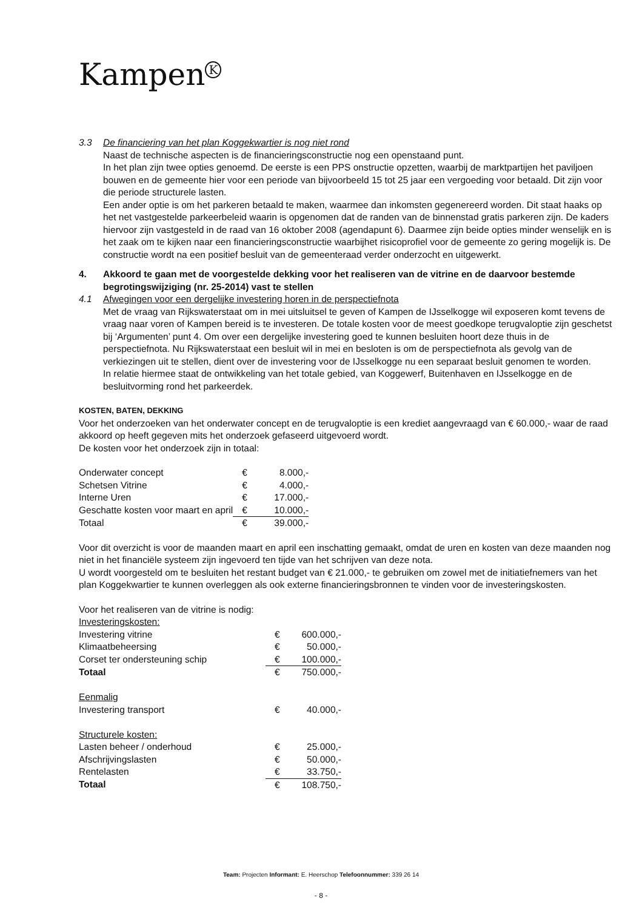Kampen<sup>K</sup>
3.3 De financiering van het plan Koggekwartier is nog niet rond
Naast de technische aspecten is de financieringsconstructie nog een openstaand punt.
In het plan zijn twee opties genoemd. De eerste is een PPS onstructie opzetten, waarbij de marktpartijen het paviljoen bouwen en de gemeente hier voor een periode van bijvoorbeeld 15 tot 25 jaar een vergoeding voor betaald. Dit zijn voor die periode structurele lasten.
Een ander optie is om het parkeren betaald te maken, waarmee dan inkomsten gegenereerd worden. Dit staat haaks op het net vastgestelde parkeerbeleid waarin is opgenomen dat de randen van de binnenstad gratis parkeren zijn. De kaders hiervoor zijn vastgesteld in de raad van 16 oktober 2008 (agendapunt 6). Daarmee zijn beide opties minder wenselijk en is het zaak om te kijken naar een financieringsconstructie waarbijhet risicoprofiel voor de gemeente zo gering mogelijk is. De constructie wordt na een positief besluit van de gemeenteraad verder onderzocht en uitgewerkt.
4. Akkoord te gaan met de voorgestelde dekking voor het realiseren van de vitrine en de daarvoor bestemde begrotingswijziging (nr. 25-2014) vast te stellen
4.1 Afwegingen voor een dergelijke investering horen in de perspectiefnota
Met de vraag van Rijkswaterstaat om in mei uitsluitsel te geven of Kampen de IJsselkogge wil exposeren komt tevens de vraag naar voren of Kampen bereid is te investeren. De totale kosten voor de meest goedkope terugvaloptie zijn geschetst bij ‘Argumenten’ punt 4. Om over een dergelijke investering goed te kunnen besluiten hoort deze thuis in de perspectiefnota. Nu Rijkswaterstaat een besluit wil in mei en besloten is om de perspectiefnota als gevolg van de verkiezingen uit te stellen, dient over de investering voor de IJsselkogge nu een separaat besluit genomen te worden.
In relatie hiermee staat de ontwikkeling van het totale gebied, van Koggewerf, Buitenhaven en IJsselkogge en de besluitvorming rond het parkeerdek.
KOSTEN, BATEN, DEKKING
Voor het onderzoeken van het onderwater concept en de terugvaloptie is een krediet aangevraagd van € 60.000,- waar de raad akkoord op heeft gegeven mits het onderzoek gefaseerd uitgevoerd wordt.
De kosten voor het onderzoek zijn in totaal:
| Onderwater concept | € | 8.000,- |
| Schetsen Vitrine | € | 4.000,- |
| Interne Uren | € | 17.000,- |
| Geschatte kosten voor maart en april | € | 10.000,- |
| Totaal | € | 39.000,- |
Voor dit overzicht is voor de maanden maart en april een inschatting gemaakt, omdat de uren en kosten van deze maanden nog niet in het financiële systeem zijn ingevoerd ten tijde van het schrijven van deze nota.
U wordt voorgesteld om te besluiten het restant budget van € 21.000,- te gebruiken om zowel met de initiatiefnemers van het plan Koggekwartier te kunnen overleggen als ook externe financieringsbronnen te vinden voor de investeringskosten.
Voor het realiseren van de vitrine is nodig:
| Investeringskosten: | | |
| Investering vitrine | € | 600.000,- |
| Klimaatbeheersing | € | 50.000,- |
| Corset ter ondersteuning schip | € | 100.000,- |
| Totaal | € | 750.000,- |
| Eenmalig | | |
| Investering transport | € | 40.000,- |
| Structurele kosten: | | |
| Lasten beheer / onderhoud | € | 25.000,- |
| Afschrijvingslasten | € | 50.000,- |
| Rentelasten | € | 33.750,- |
| Totaal | € | 108.750,- |
Team: Projecten Informant: E. Heerschop Telefoonnummer: 339 26 14
- 8 -